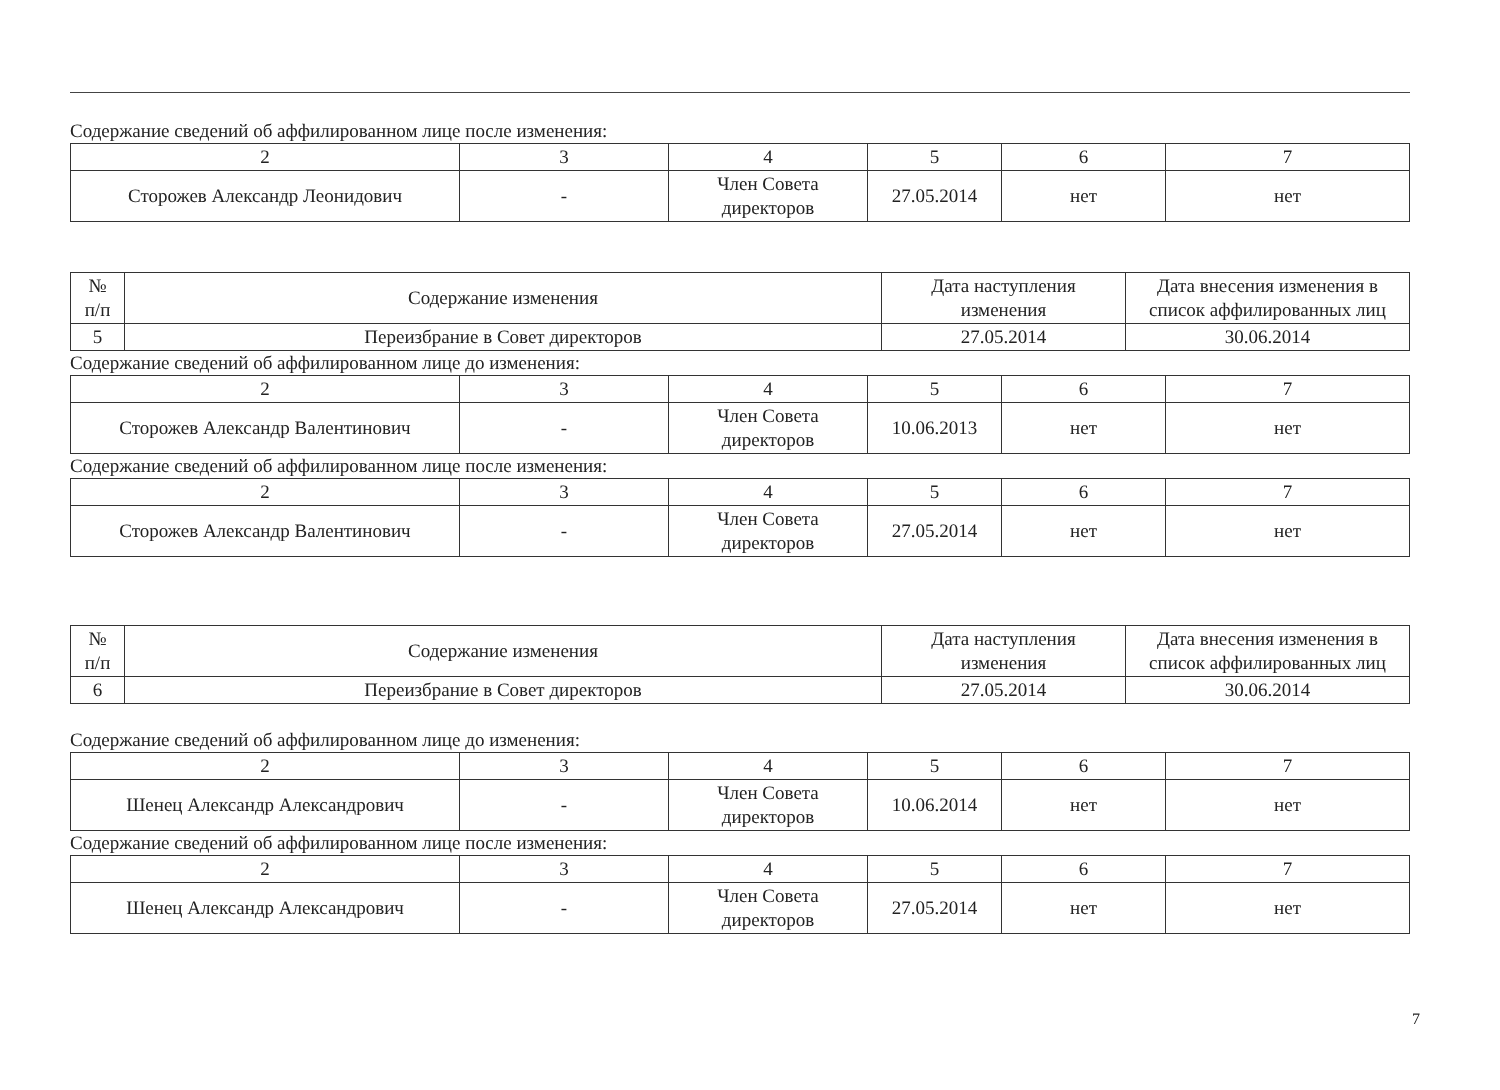Содержание сведений об аффилированном лице после изменения:
| 2 | 3 | 4 | 5 | 6 | 7 |
| Сторожев Александр Леонидович | - | Член Совета директоров | 27.05.2014 | нет | нет |
| № п/п | Содержание изменения | Дата наступления изменения | Дата внесения изменения в список аффилированных лиц |
| --- | --- | --- | --- |
| 5 | Переизбрание в Совет директоров | 27.05.2014 | 30.06.2014 |
Содержание сведений об аффилированном лице до изменения:
| 2 | 3 | 4 | 5 | 6 | 7 |
| Сторожев Александр Валентинович | - | Член Совета директоров | 10.06.2013 | нет | нет |
Содержание сведений об аффилированном лице после изменения:
| 2 | 3 | 4 | 5 | 6 | 7 |
| Сторожев Александр Валентинович | - | Член Совета директоров | 27.05.2014 | нет | нет |
| № п/п | Содержание изменения | Дата наступления изменения | Дата внесения изменения в список аффилированных лиц |
| --- | --- | --- | --- |
| 6 | Переизбрание в Совет директоров | 27.05.2014 | 30.06.2014 |
Содержание сведений об аффилированном лице до изменения:
| 2 | 3 | 4 | 5 | 6 | 7 |
| Шенец Александр Александрович | - | Член Совета директоров | 10.06.2014 | нет | нет |
Содержание сведений об аффилированном лице после изменения:
| 2 | 3 | 4 | 5 | 6 | 7 |
| Шенец Александр Александрович | - | Член Совета директоров | 27.05.2014 | нет | нет |
7